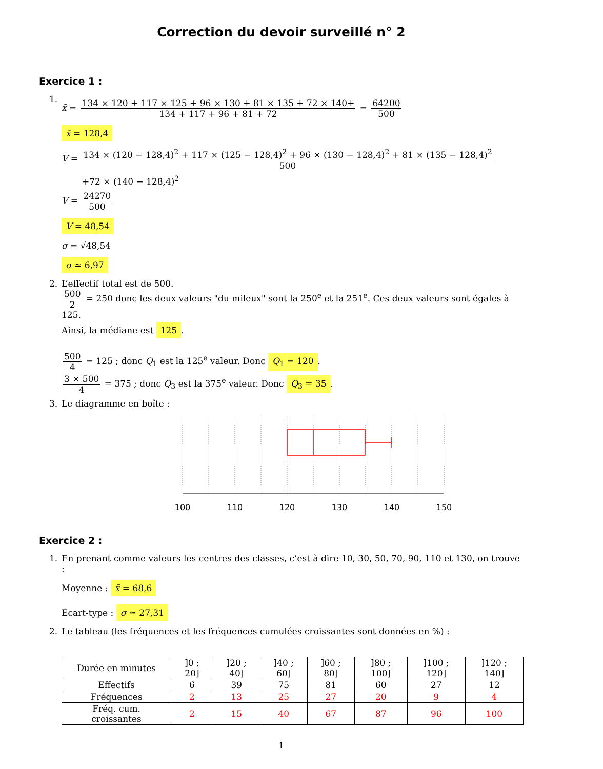Correction du devoir surveillé n° 2
Exercice 1 :
1.
x̄ = 134 × 120 + 117 × 125 + 96 × 130 + 81 × 135 + 72 × 140+ 134 + 117 + 96 + 81 + 72 = 64200 500
x̄ = 128,4
V = 134 × (120 − 128,4)<sup>2</sup> + 117 × (125 − 128,4)<sup>2</sup> + 96 × (130 − 128,4)<sup>2</sup> + 81 × (135 − 128,4)<sup>2</sup> 500
+72 × (140 − 128,4)<sup>2</sup>
V = 24270 500
V = 48,54
σ = √48,54
σ ≃ 6,97
2. L’effectif total est de 500.
500 2 = 250 donc les deux valeurs "du mileux" sont la 250<sup>e</sup> et la 251<sup>e</sup>. Ces deux valeurs sont égales à 125.
Ainsi, la médiane est 125.
500 4 = 125 ; donc Q<sub>1</sub> est la 125<sup>e</sup> valeur. Donc Q<sub>1</sub> = 120.
3 × 500 4 = 375 ; donc Q<sub>3</sub> est la 375<sup>e</sup> valeur. Donc Q<sub>3</sub> = 35.
3. Le diagramme en boîte :
100
110
120
130
140
150
Exercice 2 :
1. En prenant comme valeurs les centres des classes, c’est à dire 10, 30, 50, 70, 90, 110 et 130, on trouve :
Moyenne : x̄ = 68,6
Écart-type : σ ≃ 27,31
2. Le tableau (les fréquences et les fréquences cumulées croissantes sont données en %) :
| Durée en minutes | ]0 ; 20] | ]20 ; 40] | ]40 ; 60] | ]60 ; 80] | ]80 ; 100] | ]100 ; 120] | ]120 ; 140] |
| Effectifs | 6 | 39 | 75 | 81 | 60 | 27 | 12 |
| Fréquences | 2 | 13 | 25 | 27 | 20 | 9 | 4 |
| Fréq. cum. croissantes | 2 | 15 | 40 | 67 | 87 | 96 | 100 |
1